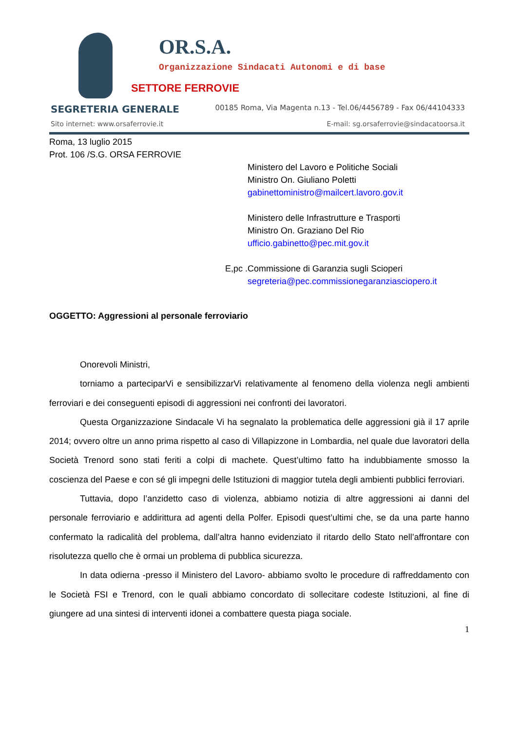OR.S.A.
Organizzazione Sindacati Autonomi e di base
SETTORE FERROVIE
SEGRETERIA GENERALE 00185 Roma, Via Magenta n.13 - Tel.06/4456789 - Fax 06/44104333
Sito internet: www.orsaferrovie.it E-mail: sg.orsaferrovie@sindacatoorsa.it
Roma, 13 luglio 2015
Prot. 106 /S.G. ORSA FERROVIE
Ministero del Lavoro e Politiche Sociali
Ministro On. Giuliano Poletti
gabinettoministro@mailcert.lavoro.gov.it
Ministero delle Infrastrutture e Trasporti
Ministro On. Graziano Del Rio
ufficio.gabinetto@pec.mit.gov.it
E,pc . Commissione di Garanzia sugli Scioperi
segreteria@pec.commissionegaranziasciopero.it
OGGETTO: Aggressioni al personale ferroviario
Onorevoli Ministri,
torniamo a parteciparVi e sensibilizzarVi relativamente al fenomeno della violenza negli ambienti ferroviari e dei conseguenti episodi di aggressioni nei confronti dei lavoratori.
Questa Organizzazione Sindacale Vi ha segnalato la problematica delle aggressioni già il 17 aprile 2014; ovvero oltre un anno prima rispetto al caso di Villapizzone in Lombardia, nel quale due lavoratori della Società Trenord sono stati feriti a colpi di machete. Quest’ultimo fatto ha indubbiamente smosso la coscienza del Paese e con sé gli impegni delle Istituzioni di maggior tutela degli ambienti pubblici ferroviari.
Tuttavia, dopo l’anzidetto caso di violenza, abbiamo notizia di altre aggressioni ai danni del personale ferroviario e addirittura ad agenti della Polfer. Episodi quest’ultimi che, se da una parte hanno confermato la radicalità del problema, dall’altra hanno evidenziato il ritardo dello Stato nell’affrontare con risolutezza quello che è ormai un problema di pubblica sicurezza.
In data odierna -presso il Ministero del Lavoro- abbiamo svolto le procedure di raffreddamento con le Società FSI e Trenord, con le quali abbiamo concordato di sollecitare codeste Istituzioni, al fine di giungere ad una sintesi di interventi idonei a combattere questa piaga sociale.
1